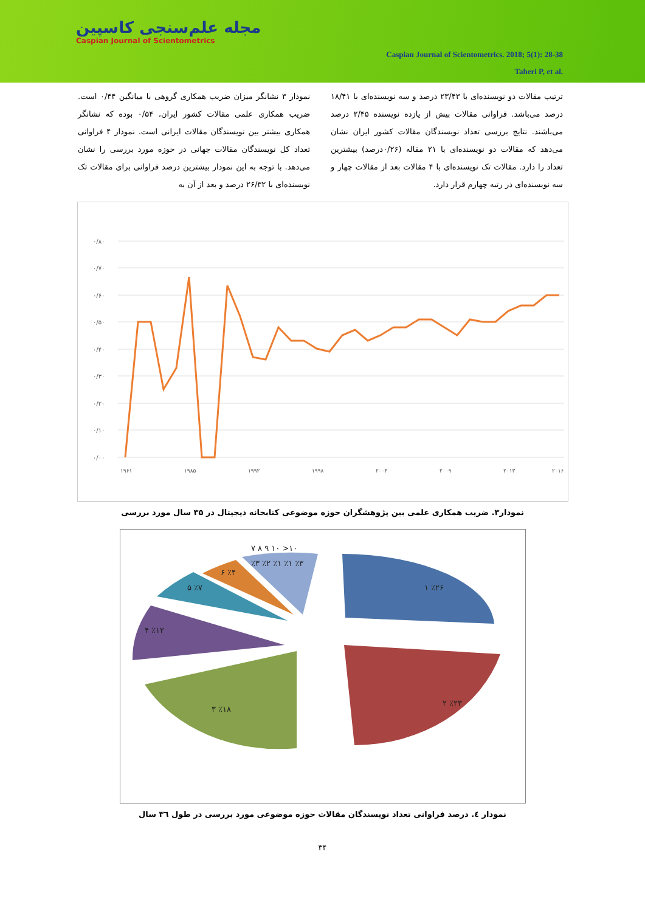مجله علم‌سنجی کاسپین
Caspian Journal of Scientometrics
Caspian Journal of Scientometrics. 2018; 5(1): 28-38
Taheri P, et al.
نمودار ۳ نشانگر میزان ضریب همکاری گروهی با میانگین ۰/۴۴ است. ضریب همکاری علمی مقالات کشور ایران، ۰/۵۴ بوده که نشانگر همکاری بیشتر بین نویسندگان مقالات ایرانی است. نمودار ۴ فراوانی تعداد کل نویسندگان مقالات جهانی در حوزه مورد بررسی را نشان می‌دهد. با توجه به این نمودار بیشترین درصد فراوانی برای مقالات تک نویسنده‌ای با ۲۶/۳۲ درصد و بعد از آن به
ترتیب مقالات دو نویسنده‌ای با ۲۳/۴۳ درصد و سه نویسنده‌ای با ۱۸/۴۱ درصد می‌باشد. فراوانی مقالات بیش از یازده نویسنده ۲/۴۵ درصد می‌باشند. نتایج بررسی تعداد نویسندگان مقالات کشور ایران نشان می‌دهد که مقالات دو نویسنده‌ای با ۲۱ مقاله (۰/۲۶درصد) بیشترین تعداد را دارد. مقالات تک نویسنده‌ای با ۴ مقالات بعد از مقالات چهار و سه نویسنده‌ای در رتبه چهارم قرار دارد.
۰/۸۰
۰/۷۰
۰/۶۰
۰/۵۰
۰/۴۰
۰/۳۰
۰/۲۰
۰/۱۰
۰/۰۰
۱۹۶۱
۱۹۸۵
۱۹۹۲
۱۹۹۸
۲۰۰۴
۲۰۰۹
۲۰۱۳
۲۰۱۶
نمودار۳. ضریب همکاری علمی بین پژوهشگران حوزه موضوعی کتابخانه دیجیتال در ۳۵ سال مورد بررسی
۱ ٪۲۶
۲ ٪۲۳
۳ ٪۱۸
۴ ٪۱۲
۵ ٪۷
۶ ٪۴
۷ ۸ ۹ ۱۰ >۱۰
٪۳ ٪۲ ٪۱ ٪۱ ٪۳
نمودار ٤. درصد فراوانی تعداد نویسندگان مقالات حوزه موضوعی مورد بررسی در طول ٣٦ سال
۳۴